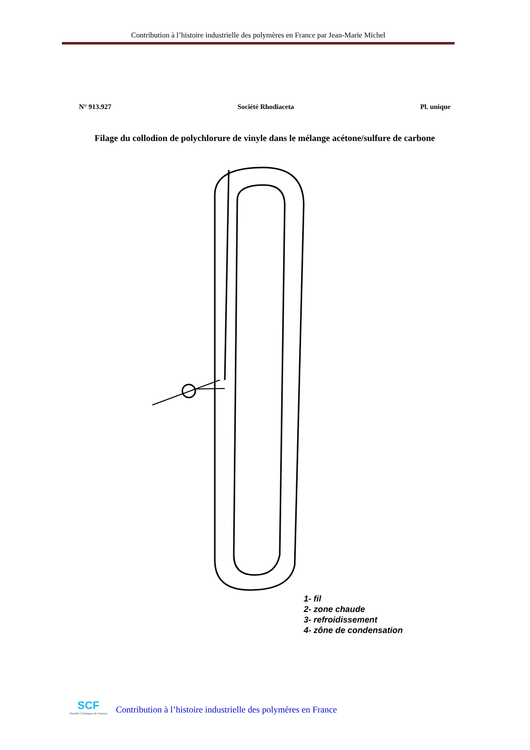Contribution à l’histoire industrielle des polymères en France par Jean-Marie Michel
N° 913.927 Société Rhodiaceta Pl. unique
Filage du collodion de polychlorure de vinyle dans le mélange acétone/sulfure de carbone
1- fil
2- zone chaude
3- refroidissement
4- zône de condensation
SCF
Société Chimique de France
Contribution à l’histoire industrielle des polymères en France